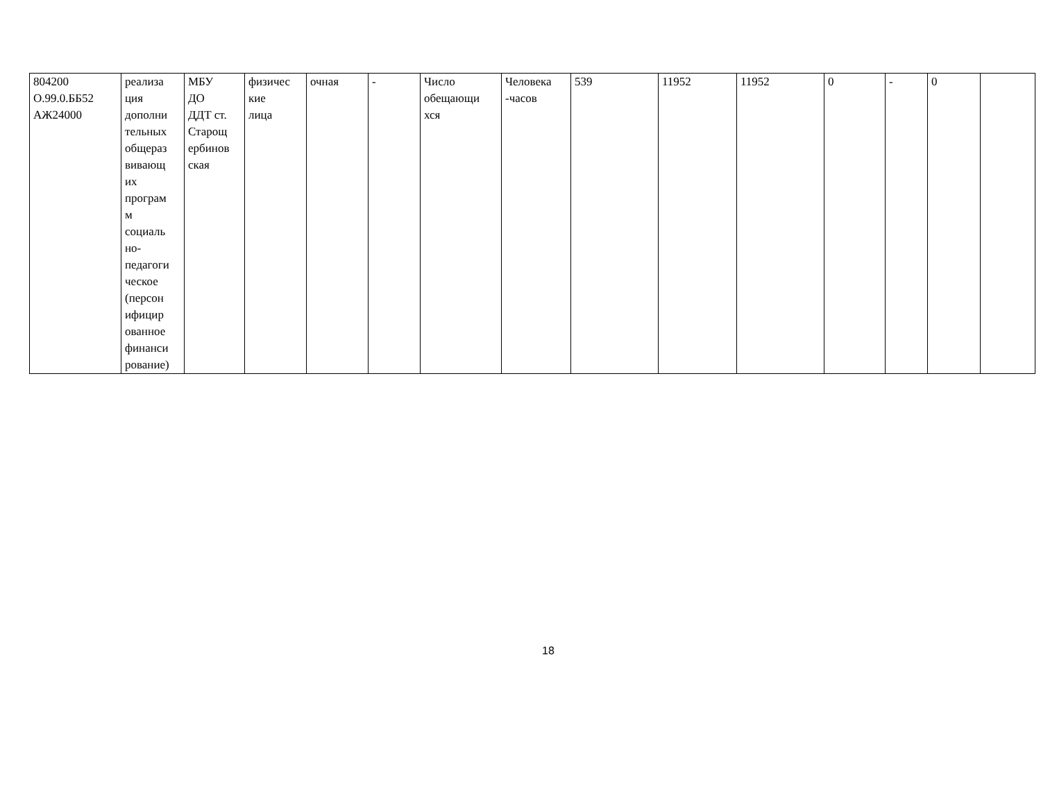| 804200 О.99.0.ББ52 АЖ24000 | реализа ция дополни тельных общераз вивающ их програм м социаль но- педагоги ческое (персон ифицир ованное финанси рование) | МБУ ДО ДДТ ст. Старощ ербинов ская | физичес кие лица | очная | - | Число обещающи хся | Человека -часов | 539 | 11952 | 11952 | 0 | - | 0 | |
18